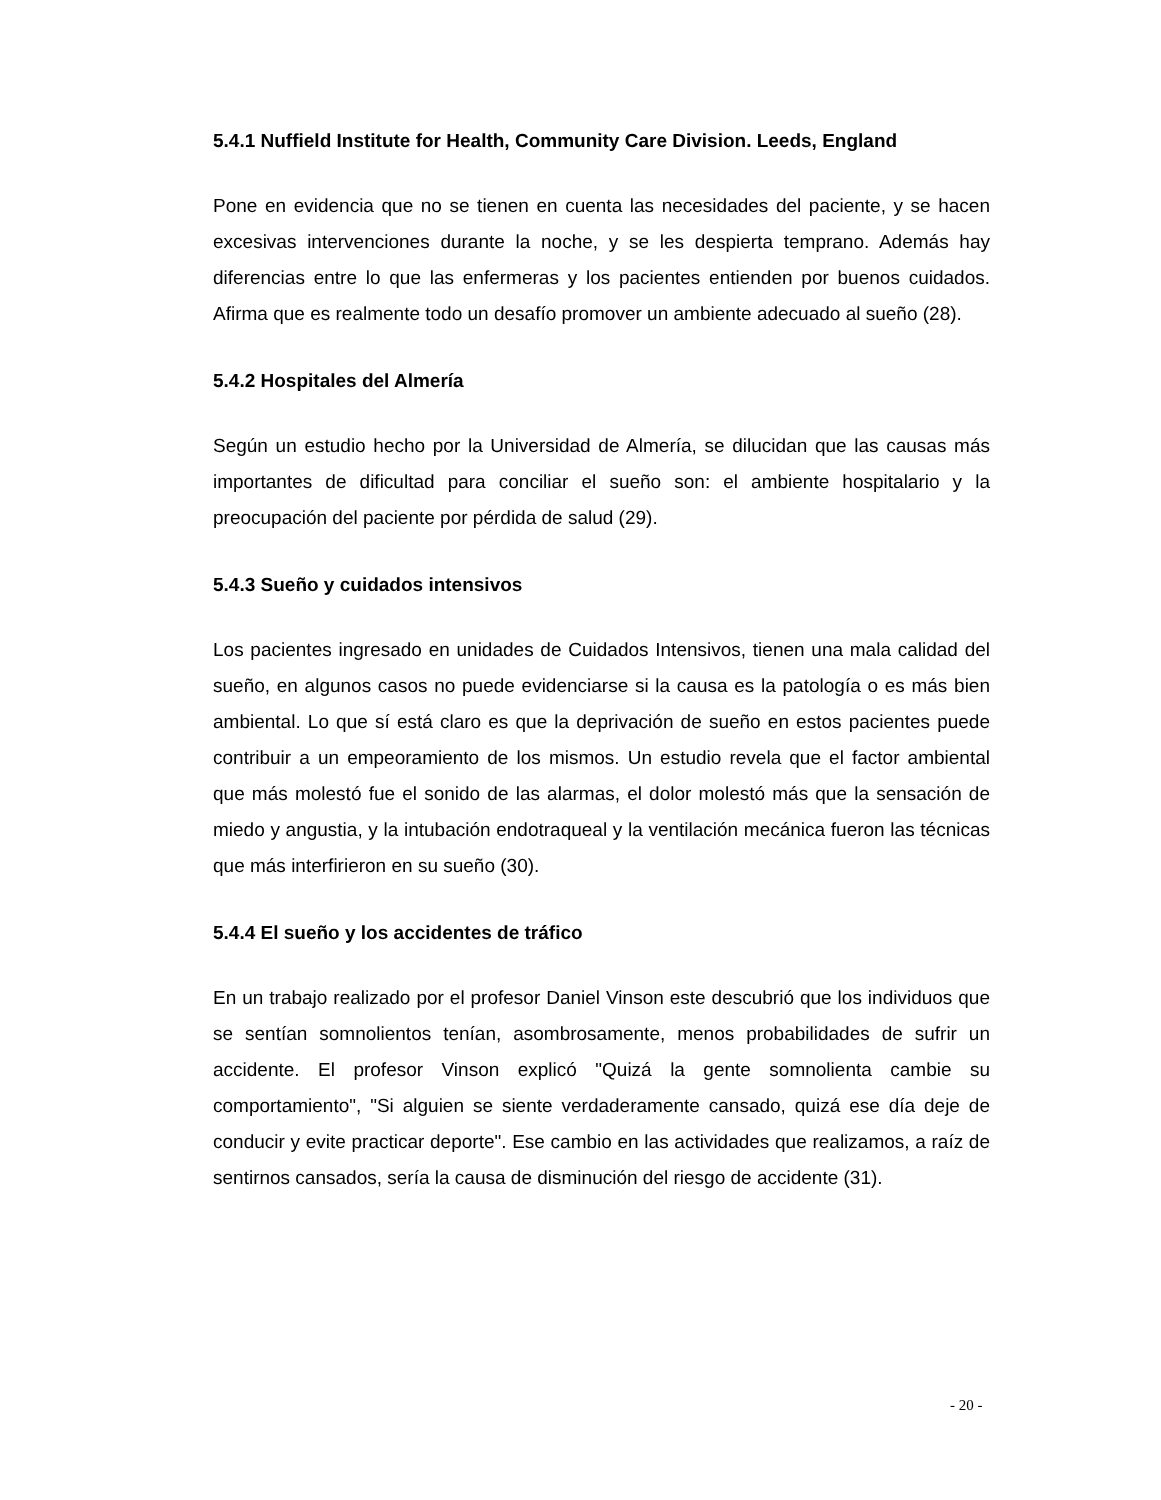5.4.1 Nuffield Institute for Health, Community Care Division. Leeds, England
Pone en evidencia que no se tienen en cuenta las necesidades del paciente, y se hacen excesivas intervenciones durante la noche, y se les despierta temprano. Además hay diferencias entre lo que las enfermeras y los pacientes entienden por buenos cuidados. Afirma que es realmente todo un desafío promover un ambiente adecuado al sueño (28).
5.4.2 Hospitales del Almería
Según un estudio hecho por la Universidad de Almería, se dilucidan que las causas más importantes de dificultad para conciliar el sueño son: el ambiente hospitalario y la preocupación del paciente por pérdida de salud (29).
5.4.3 Sueño y cuidados intensivos
Los pacientes ingresado en unidades de Cuidados Intensivos, tienen una mala calidad del sueño, en algunos casos no puede evidenciarse si la causa es la patología o es más bien ambiental. Lo que sí está claro es que la deprivación de sueño en estos pacientes puede contribuir a un empeoramiento de los mismos. Un estudio revela que el factor ambiental que más molestó fue el sonido de las alarmas, el dolor molestó más que la sensación de miedo y angustia, y la intubación endotraqueal y la ventilación mecánica fueron las técnicas que más interfirieron en su sueño (30).
5.4.4 El sueño y los accidentes de tráfico
En un trabajo realizado por el profesor Daniel Vinson este descubrió que los individuos que se sentían somnolientos tenían, asombrosamente, menos probabilidades de sufrir un accidente. El profesor Vinson explicó "Quizá la gente somnolienta cambie su comportamiento", "Si alguien se siente verdaderamente cansado, quizá ese día deje de conducir y evite practicar deporte". Ese cambio en las actividades que realizamos, a raíz de sentirnos cansados, sería la causa de disminución del riesgo de accidente (31).
- 20 -